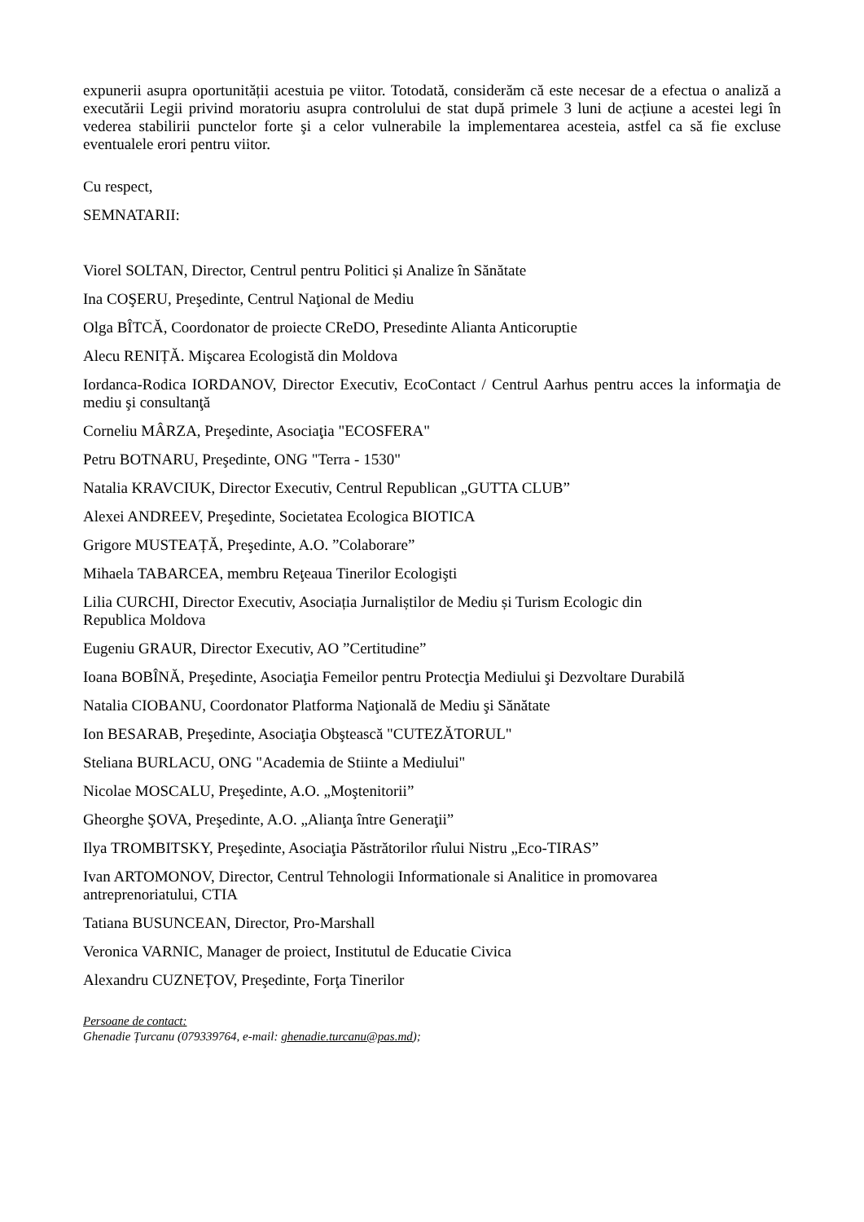expunerii asupra oportunității acestuia pe viitor. Totodată, considerăm că este necesar de a efectua o analiză a executării Legii privind moratoriu asupra controlului de stat după primele 3 luni de acțiune a acestei legi în vederea stabilirii punctelor forte şi a celor vulnerabile la implementarea acesteia, astfel ca să fie excluse eventualele erori pentru viitor.
Cu respect,
SEMNATARII:
Viorel SOLTAN, Director, Centrul pentru Politici și Analize în Sănătate
Ina COŞERU, Preşedinte, Centrul Naţional de Mediu
Olga BÎTCĂ, Coordonator de proiecte CReDO, Presedinte Alianta Anticoruptie
Alecu RENIȚĂ. Mişcarea Ecologistă din Moldova
Iordanca-Rodica IORDANOV, Director Executiv, EcoContact / Centrul Aarhus pentru acces la informaţia de mediu şi consultanţă
Corneliu MÂRZA, Preşedinte, Asociaţia "ECOSFERA"
Petru BOTNARU, Preşedinte, ONG "Terra - 1530"
Natalia KRAVCIUK, Director Executiv, Centrul Republican „GUTTA CLUB”
Alexei ANDREEV, Preşedinte, Societatea Ecologica BIOTICA
Grigore MUSTEAȚĂ, Preşedinte, A.O. ”Colaborare”
Mihaela TABARCEA, membru Reţeaua Tinerilor Ecologişti
Lilia CURCHI, Director Executiv, Asociația Jurnaliștilor de Mediu și Turism Ecologic din
Republica Moldova
Eugeniu GRAUR, Director Executiv, AO ”Certitudine”
Ioana BOBÎNĂ, Preşedinte, Asociaţia Femeilor pentru Protecţia Mediului şi Dezvoltare Durabilă
Natalia CIOBANU, Coordonator Platforma Naţională de Mediu şi Sănătate
Ion BESARAB, Preşedinte, Asociaţia Obştească "CUTEZĂTORUL"
Steliana BURLACU, ONG "Academia de Stiinte a Mediului"
Nicolae MOSCALU, Preşedinte, A.O. „Moştenitorii”
Gheorghe ŞOVA, Preşedinte, A.O. „Alianţa între Generaţii”
Ilya TROMBITSKY, Preşedinte, Asociaţia Păstrătorilor rîului Nistru „Eco-TIRAS”
Ivan ARTOMONOV, Director, Centrul Tehnologii Informationale si Analitice in promovarea
antreprenoriatului, CTIA
Tatiana BUSUNCEAN, Director, Pro-Marshall
Veronica VARNIC, Manager de proiect, Institutul de Educatie Civica
Alexandru CUZNEȚOV, Preşedinte, Forţa Tinerilor
Persoane de contact:
Ghenadie Țurcanu (079339764, e-mail: ghenadie.turcanu@pas.md);